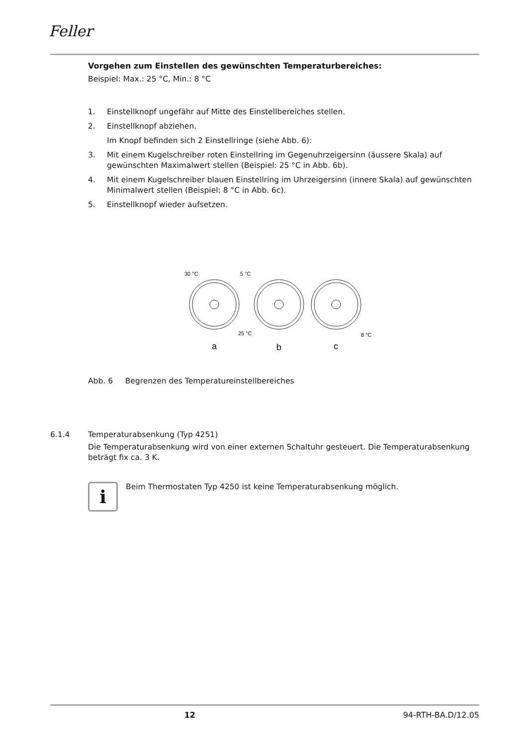Feller
Vorgehen zum Einstellen des gewünschten Temperaturbereiches:
Beispiel: Max.: 25 °C, Min.: 8 °C
1. Einstellknopf ungefähr auf Mitte des Einstellbereiches stellen.
2. Einstellknopf abziehen.
Im Knopf befinden sich 2 Einstellringe (siehe Abb. 6):
3. Mit einem Kugelschreiber roten Einstellring im Gegenuhrzeigersinn (äussere Skala) auf gewünschten Maximalwert stellen (Beispiel: 25 °C in Abb. 6b).
4. Mit einem Kugelschreiber blauen Einstellring im Uhrzeigersinn (innere Skala) auf gewünschten Minimalwert stellen (Beispiel: 8 °C in Abb. 6c).
5. Einstellknopf wieder aufsetzen.
30 °C
5 °C
25 °C
8 °C
a
b
c
Abb. 6 Begrenzen des Temperatureinstellbereiches
6.1.4 Temperaturabsenkung (Typ 4251)
Die Temperaturabsenkung wird von einer externen Schaltuhr gesteuert. Die Temperaturabsenkung beträgt fix ca. 3 K.
i
Beim Thermostaten Typ 4250 ist keine Temperaturabsenkung möglich.
12 94-RTH-BA.D/12.05